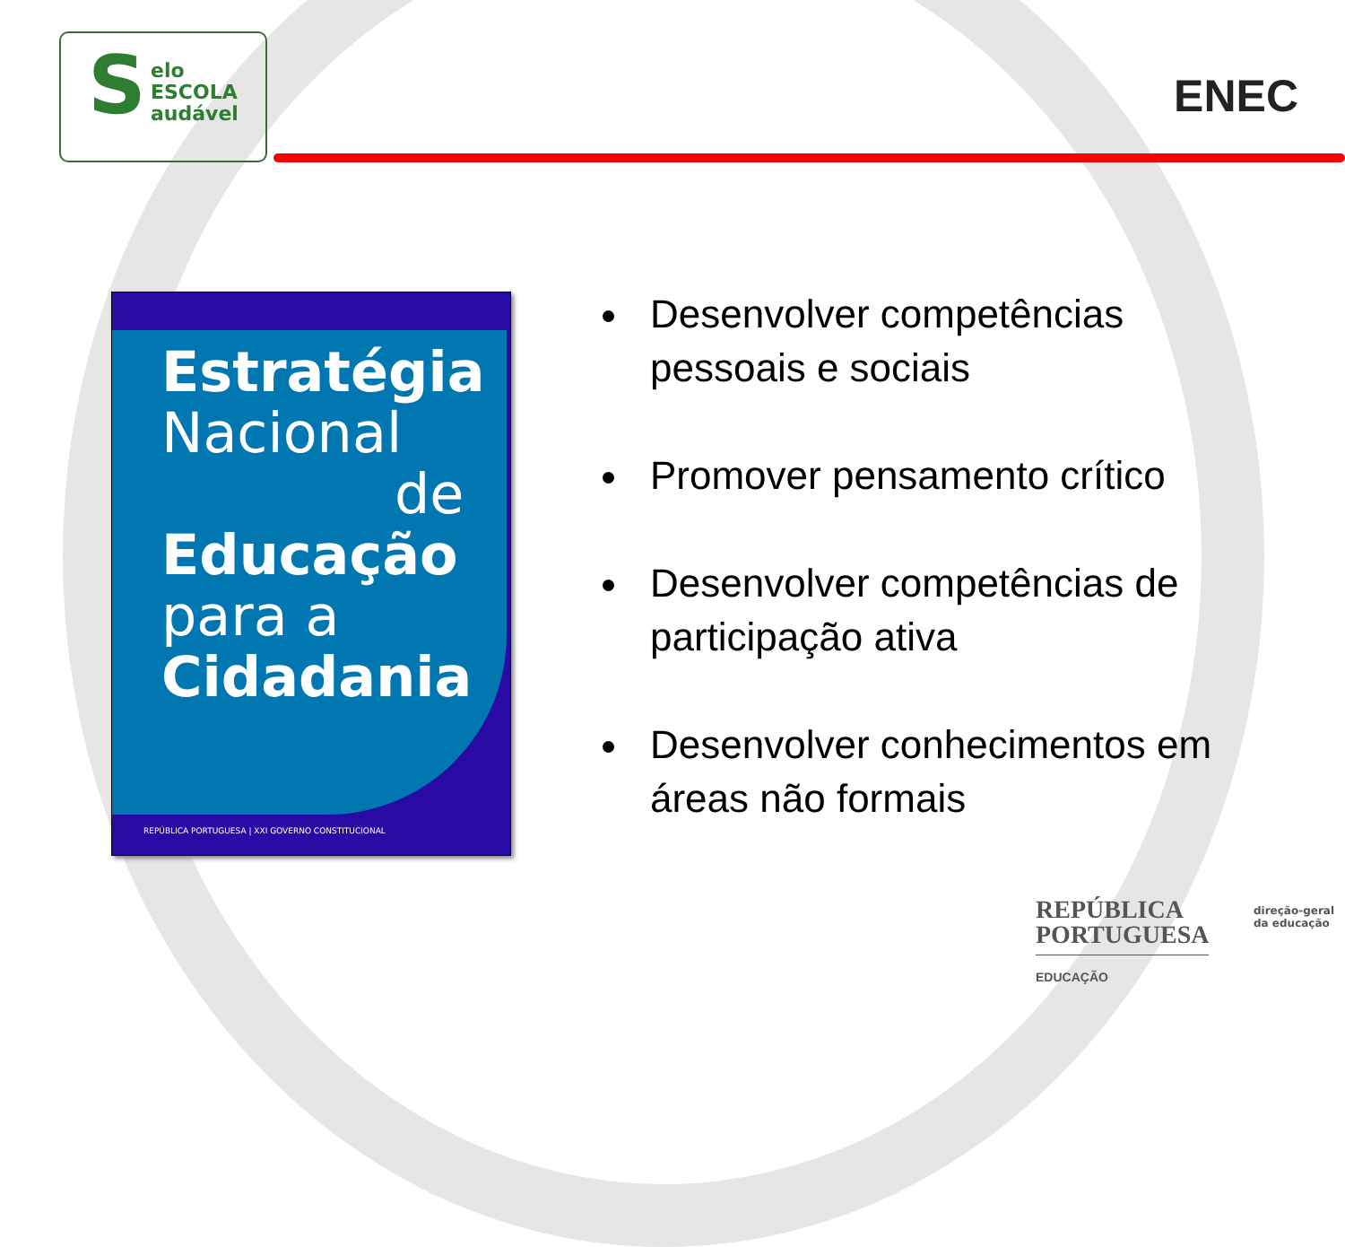S
elo
ESCOLA
audável
ENEC
Estratégia
Nacional
de
Educação
para a
Cidadania
REPÚBLICA PORTUGUESA | XXI GOVERNO CONSTITUCIONAL
Desenvolver competências pessoais e sociais
Promover pensamento crítico
Desenvolver competências de participação ativa
Desenvolver conhecimentos em áreas não formais
REPÚBLICA
PORTUGUESA
EDUCAÇÃO
direção-geral
da educação